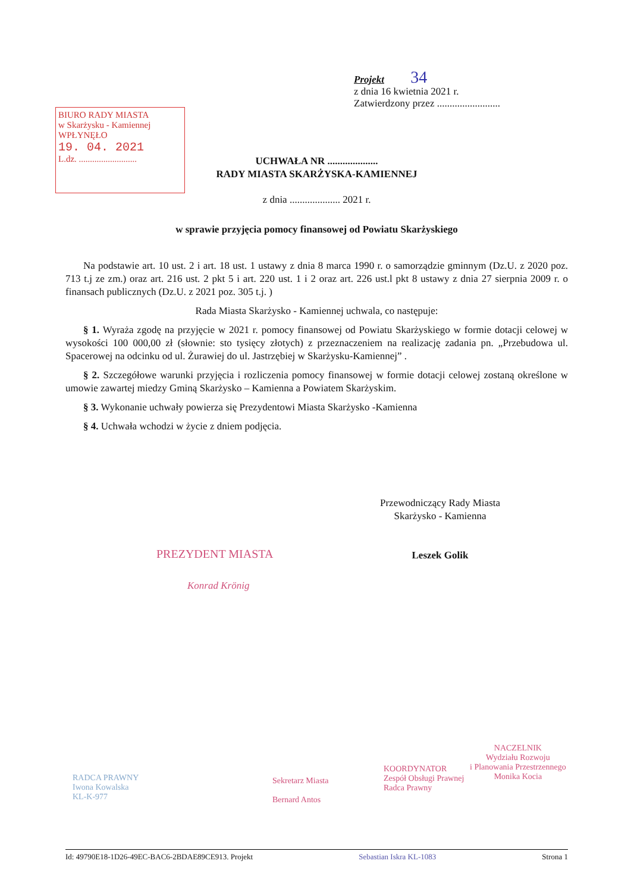BIURO RADY MIASTA
w Skarżysku - Kamiennej
WPŁYNĘŁO
19. 04. 2021
L.dz. ..........................
Projekt 34
z dnia 16 kwietnia 2021 r.
Zatwierdzony przez .........................
UCHWAŁA NR ....................
RADY MIASTA SKARŻYSKA-KAMIENNEJ
z dnia .................... 2021 r.
w sprawie przyjęcia pomocy finansowej od Powiatu Skarżyskiego
Na podstawie art. 10 ust. 2 i art. 18 ust. 1 ustawy z dnia 8 marca 1990 r. o samorządzie gminnym (Dz.U. z 2020 poz. 713 t.j ze zm.) oraz art. 216 ust. 2 pkt 5 i art. 220 ust. 1 i 2 oraz art. 226 ust.l pkt 8 ustawy z dnia 27 sierpnia 2009 r. o finansach publicznych (Dz.U. z 2021 poz. 305 t.j. )
Rada Miasta Skarżysko - Kamiennej uchwala, co następuje:
§ 1. Wyraża zgodę na przyjęcie w 2021 r. pomocy finansowej od Powiatu Skarżyskiego w formie dotacji celowej w wysokości 100 000,00 zł (słownie: sto tysięcy złotych) z przeznaczeniem na realizację zadania pn. „Przebudowa ul. Spacerowej na odcinku od ul. Żurawiej do ul. Jastrzębiej w Skarżysku-Kamiennej” .
§ 2. Szczegółowe warunki przyjęcia i rozliczenia pomocy finansowej w formie dotacji celowej zostaną określone w umowie zawartej miedzy Gminą Skarżysko – Kamienna a Powiatem Skarżyskim.
§ 3. Wykonanie uchwały powierza się Prezydentowi Miasta Skarżysko -Kamienna
§ 4. Uchwała wchodzi w życie z dniem podjęcia.
Przewodniczący Rady Miasta
Skarżysko - Kamienna
Leszek Golik
PREZYDENT MIASTA
Konrad Krönig
RADCA PRAWNY
Iwona Kowalska
KL-K-977
Sekretarz Miasta
Bernard Antos
KOORDYNATOR
Zespół Obsługi Prawnej
Radca Prawny
NACZELNIK
Wydziału Rozwoju
i Planowania Przestrzennego
Monika Kocia
Id: 49790E18-1D26-49EC-BAC6-2BDAE89CE913. Projekt Sebastian Iskra KL-1083 Strona 1